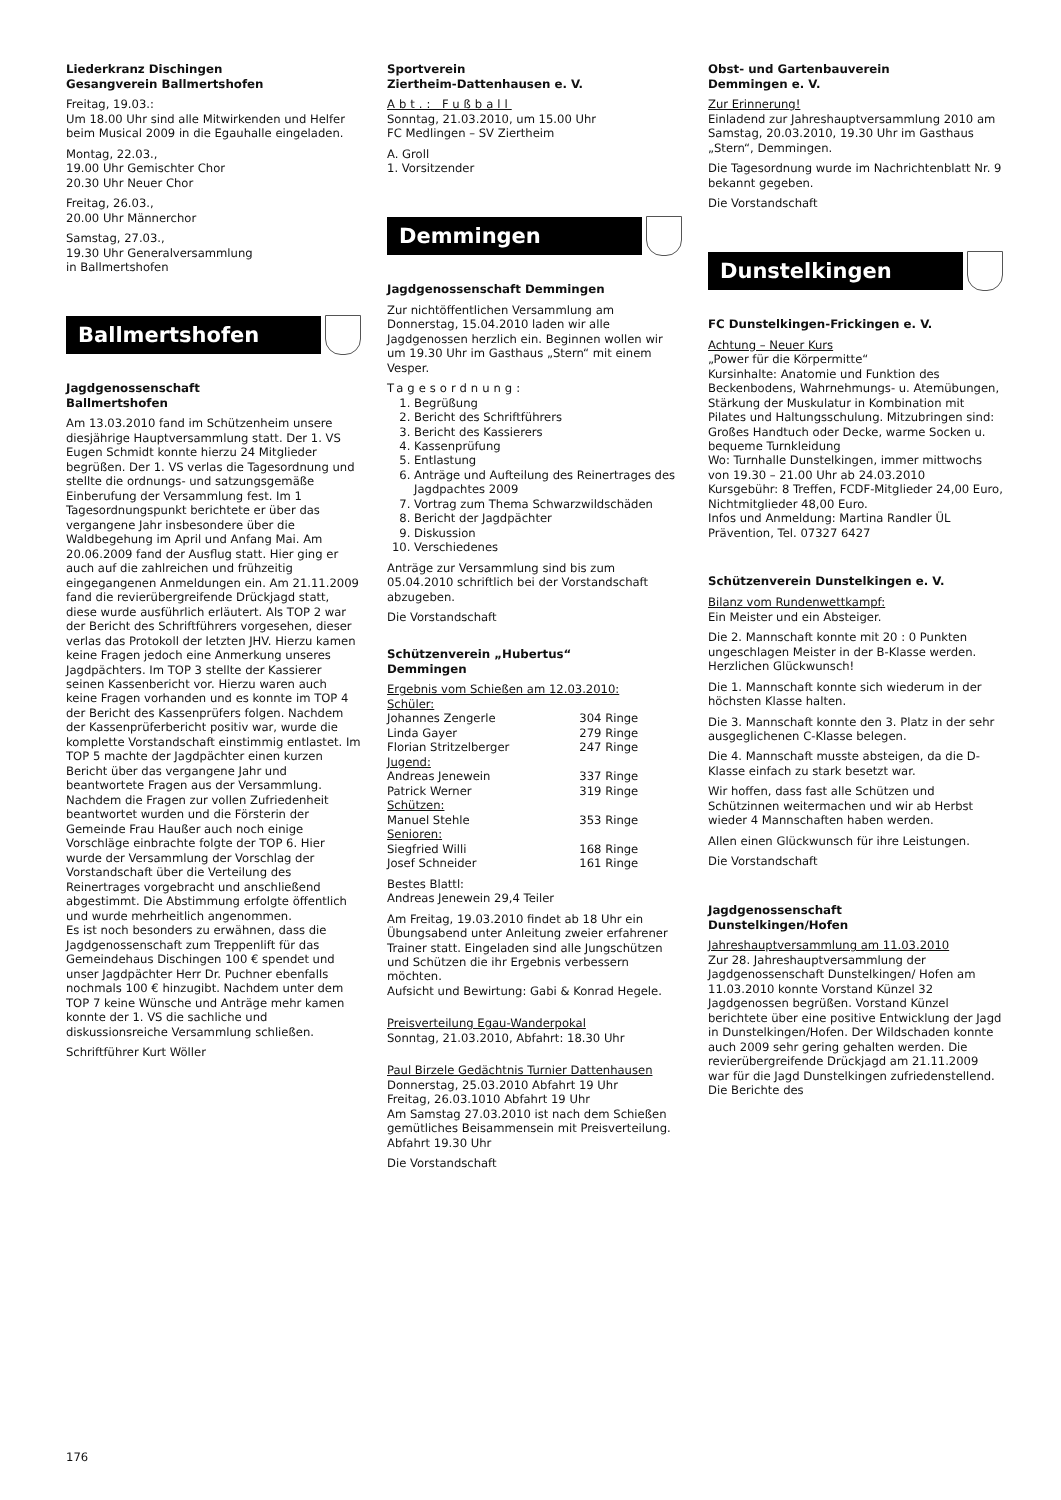Liederkranz Dischingen
Gesangverein Ballmertshofen
Freitag, 19.03.:
Um 18.00 Uhr sind alle Mitwirkenden und Helfer beim Musical 2009 in die Egauhalle eingeladen.
Montag, 22.03.,
19.00 Uhr Gemischter Chor
20.30 Uhr Neuer Chor
Freitag, 26.03.,
20.00 Uhr Männerchor
Samstag, 27.03.,
19.30 Uhr Generalversammlung
in Ballmertshofen
Ballmertshofen
Jagdgenossenschaft
Ballmertshofen
Am 13.03.2010 fand im Schützenheim unsere diesjährige Hauptversammlung statt. Der 1. VS Eugen Schmidt konnte hierzu 24 Mitglieder begrüßen. Der 1. VS verlas die Tagesordnung und stellte die ordnungs- und satzungsgemäße Einberufung der Versammlung fest. Im 1 Tagesordnungspunkt berichtete er über das vergangene Jahr insbesondere über die Waldbegehung im April und Anfang Mai. Am 20.06.2009 fand der Ausflug statt. Hier ging er auch auf die zahlreichen und frühzeitig eingegangenen Anmeldungen ein. Am 21.11.2009 fand die revierübergreifende Drückjagd statt, diese wurde ausführlich erläutert. Als TOP 2 war der Bericht des Schriftführers vorgesehen, dieser verlas das Protokoll der letzten JHV. Hierzu kamen keine Fragen jedoch eine Anmerkung unseres Jagdpächters. Im TOP 3 stellte der Kassierer seinen Kassenbericht vor. Hierzu waren auch keine Fragen vorhanden und es konnte im TOP 4 der Bericht des Kassenprüfers folgen. Nachdem der Kassenprüferbericht positiv war, wurde die komplette Vorstandschaft einstimmig entlastet. Im TOP 5 machte der Jagdpächter einen kurzen Bericht über das vergangene Jahr und beantwortete Fragen aus der Versammlung. Nachdem die Fragen zur vollen Zufriedenheit beantwortet wurden und die Försterin der Gemeinde Frau Haußer auch noch einige Vorschläge einbrachte folgte der TOP 6. Hier wurde der Versammlung der Vorschlag der Vorstandschaft über die Verteilung des Reinertrages vorgebracht und anschließend abgestimmt. Die Abstimmung erfolgte öffentlich und wurde mehrheitlich angenommen.
Es ist noch besonders zu erwähnen, dass die Jagdgenossenschaft zum Treppenlift für das Gemeindehaus Dischingen 100 € spendet und unser Jagdpächter Herr Dr. Puchner ebenfalls nochmals 100 € hinzugibt. Nachdem unter dem TOP 7 keine Wünsche und Anträge mehr kamen konnte der 1. VS die sachliche und diskussionsreiche Versammlung schließen.
Schriftführer Kurt Wöller
Sportverein
Ziertheim-Dattenhausen e. V.
Abt.: Fußball
Sonntag, 21.03.2010, um 15.00 Uhr
FC Medlingen – SV Ziertheim
A. Groll
1. Vorsitzender
Demmingen
Jagdgenossenschaft Demmingen
Zur nichtöffentlichen Versammlung am Donnerstag, 15.04.2010 laden wir alle Jagdgenossen herzlich ein. Beginnen wollen wir um 19.30 Uhr im Gasthaus „Stern“ mit einem Vesper.
Tagesordnung:
1. Begrüßung
2. Bericht des Schriftführers
3. Bericht des Kassierers
4. Kassenprüfung
5. Entlastung
6. Anträge und Aufteilung des Reinertrages des Jagdpachtes 2009
7. Vortrag zum Thema Schwarzwildschäden
8. Bericht der Jagdpächter
9. Diskussion
10. Verschiedenes
Anträge zur Versammlung sind bis zum 05.04.2010 schriftlich bei der Vorstandschaft abzugeben.
Die Vorstandschaft
Schützenverein „Hubertus“
Demmingen
| Ergebnis vom Schießen am 12.03.2010: | |
| Schüler: | |
| Johannes Zengerle | 304 Ringe |
| Linda Gayer | 279 Ringe |
| Florian Stritzelberger | 247 Ringe |
| Jugend: | |
| Andreas Jenewein | 337 Ringe |
| Patrick Werner | 319 Ringe |
| Schützen: | |
| Manuel Stehle | 353 Ringe |
| Senioren: | |
| Siegfried Willi | 168 Ringe |
| Josef Schneider | 161 Ringe |
Bestes Blattl:
Andreas Jenewein 29,4 Teiler
Am Freitag, 19.03.2010 findet ab 18 Uhr ein Übungsabend unter Anleitung zweier erfahrener Trainer statt. Eingeladen sind alle Jungschützen und Schützen die ihr Ergebnis verbessern möchten.
Aufsicht und Bewirtung: Gabi & Konrad Hegele.
Preisverteilung Egau-Wanderpokal
Sonntag, 21.03.2010, Abfahrt: 18.30 Uhr
Paul Birzele Gedächtnis Turnier Dattenhausen
Donnerstag, 25.03.2010 Abfahrt 19 Uhr
Freitag, 26.03.1010 Abfahrt 19 Uhr
Am Samstag 27.03.2010 ist nach dem Schießen gemütliches Beisammensein mit Preisverteilung. Abfahrt 19.30 Uhr
Die Vorstandschaft
Obst- und Gartenbauverein
Demmingen e. V.
Zur Erinnerung!
Einladend zur Jahreshauptversammlung 2010 am Samstag, 20.03.2010, 19.30 Uhr im Gasthaus „Stern“, Demmingen.
Die Tagesordnung wurde im Nachrichtenblatt Nr. 9 bekannt gegeben.
Die Vorstandschaft
Dunstelkingen
FC Dunstelkingen-Frickingen e. V.
Achtung – Neuer Kurs
„Power für die Körpermitte“
Kursinhalte: Anatomie und Funktion des Beckenbodens, Wahrnehmungs- u. Atemübungen, Stärkung der Muskulatur in Kombination mit Pilates und Haltungsschulung. Mitzubringen sind: Großes Handtuch oder Decke, warme Socken u. bequeme Turnkleidung
Wo: Turnhalle Dunstelkingen, immer mittwochs von 19.30 – 21.00 Uhr ab 24.03.2010
Kursgebühr: 8 Treffen, FCDF-Mitglieder 24,00 Euro, Nichtmitglieder 48,00 Euro.
Infos und Anmeldung: Martina Randler ÜL Prävention, Tel. 07327 6427
Schützenverein Dunstelkingen e. V.
Bilanz vom Rundenwettkampf:
Ein Meister und ein Absteiger.
Die 2. Mannschaft konnte mit 20 : 0 Punkten ungeschlagen Meister in der B-Klasse werden.
Herzlichen Glückwunsch!
Die 1. Mannschaft konnte sich wiederum in der höchsten Klasse halten.
Die 3. Mannschaft konnte den 3. Platz in der sehr ausgeglichenen C-Klasse belegen.
Die 4. Mannschaft musste absteigen, da die D-Klasse einfach zu stark besetzt war.
Wir hoffen, dass fast alle Schützen und Schützinnen weitermachen und wir ab Herbst wieder 4 Mannschaften haben werden.
Allen einen Glückwunsch für ihre Leistungen.
Die Vorstandschaft
Jagdgenossenschaft
Dunstelkingen/Hofen
Jahreshauptversammlung am 11.03.2010
Zur 28. Jahreshauptversammlung der Jagdgenossenschaft Dunstelkingen/ Hofen am 11.03.2010 konnte Vorstand Künzel 32 Jagdgenossen begrüßen. Vorstand Künzel berichtete über eine positive Entwicklung der Jagd in Dunstelkingen/Hofen. Der Wildschaden konnte auch 2009 sehr gering gehalten werden. Die revierübergreifende Drückjagd am 21.11.2009 war für die Jagd Dunstelkingen zufriedenstellend. Die Berichte des
176